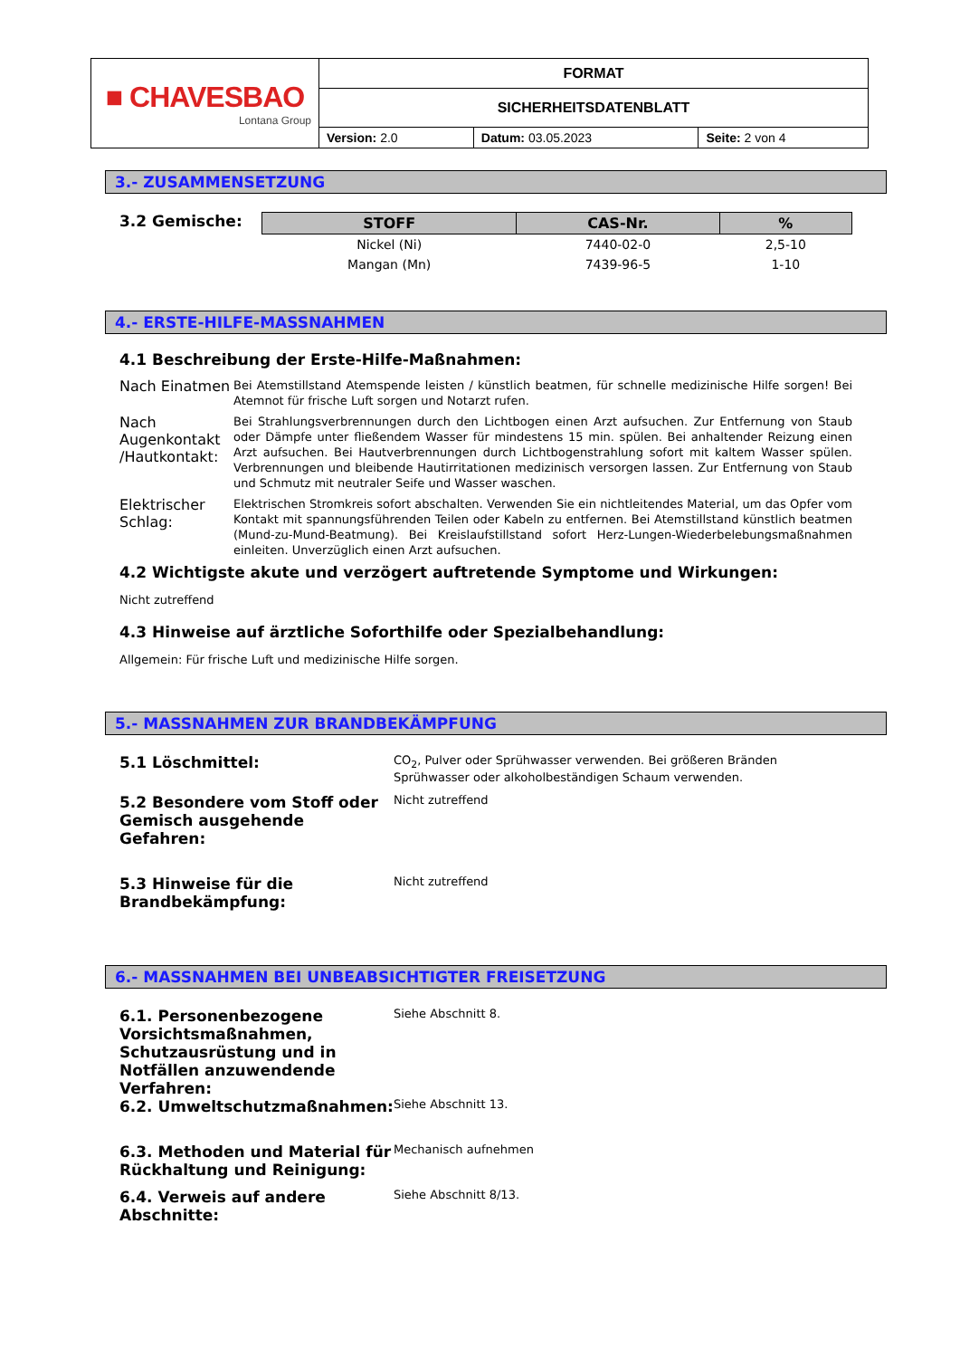| ■ CHAVESBAO Lontana Group | FORMAT | | |
| | SICHERHEITSDATENBLATT | | |
| | Version: 2.0 | Datum: 03.05.2023 | Seite: 2 von 4 |
3.- ZUSAMMENSETZUNG
3.2 Gemische:
| STOFF | CAS-Nr. | % |
| --- | --- | --- |
| Nickel (Ni) | 7440-02-0 | 2,5-10 |
| Mangan (Mn) | 7439-96-5 | 1-10 |
4.- ERSTE-HILFE-MASSNAHMEN
4.1 Beschreibung der Erste-Hilfe-Maßnahmen:
Nach Einatmen
Bei Atemstillstand Atemspende leisten / künstlich beatmen, für schnelle medizinische Hilfe sorgen! Bei Atemnot für frische Luft sorgen und Notarzt rufen.
Nach Augenkontakt /Hautkontakt:
Bei Strahlungsverbrennungen durch den Lichtbogen einen Arzt aufsuchen. Zur Entfernung von Staub oder Dämpfe unter fließendem Wasser für mindestens 15 min. spülen. Bei anhaltender Reizung einen Arzt aufsuchen. Bei Hautverbrennungen durch Lichtbogenstrahlung sofort mit kaltem Wasser spülen. Verbrennungen und bleibende Hautirritationen medizinisch versorgen lassen. Zur Entfernung von Staub und Schmutz mit neutraler Seife und Wasser waschen.
Elektrischer Schlag:
Elektrischen Stromkreis sofort abschalten. Verwenden Sie ein nichtleitendes Material, um das Opfer vom Kontakt mit spannungsführenden Teilen oder Kabeln zu entfernen. Bei Atemstillstand künstlich beatmen (Mund-zu-Mund-Beatmung). Bei Kreislaufstillstand sofort Herz-Lungen-Wiederbelebungsmaßnahmen einleiten. Unverzüglich einen Arzt aufsuchen.
4.2 Wichtigste akute und verzögert auftretende Symptome und Wirkungen:
Nicht zutreffend
4.3 Hinweise auf ärztliche Soforthilfe oder Spezialbehandlung:
Allgemein: Für frische Luft und medizinische Hilfe sorgen.
5.- MASSNAHMEN ZUR BRANDBEKÄMPFUNG
5.1 Löschmittel:
CO<sub>2</sub>, Pulver oder Sprühwasser verwenden. Bei größeren Bränden Sprühwasser oder alkoholbeständigen Schaum verwenden.
5.2 Besondere vom Stoff oder Gemisch ausgehende Gefahren:
Nicht zutreffend
5.3 Hinweise für die Brandbekämpfung:
Nicht zutreffend
6.- MASSNAHMEN BEI UNBEABSICHTIGTER FREISETZUNG
6.1. Personenbezogene Vorsichtsmaßnahmen, Schutzausrüstung und in Notfällen anzuwendende Verfahren:
Siehe Abschnitt 8.
6.2. Umweltschutzmaßnahmen:
Siehe Abschnitt 13.
6.3. Methoden und Material für Rückhaltung und Reinigung:
Mechanisch aufnehmen
6.4. Verweis auf andere Abschnitte:
Siehe Abschnitt 8/13.